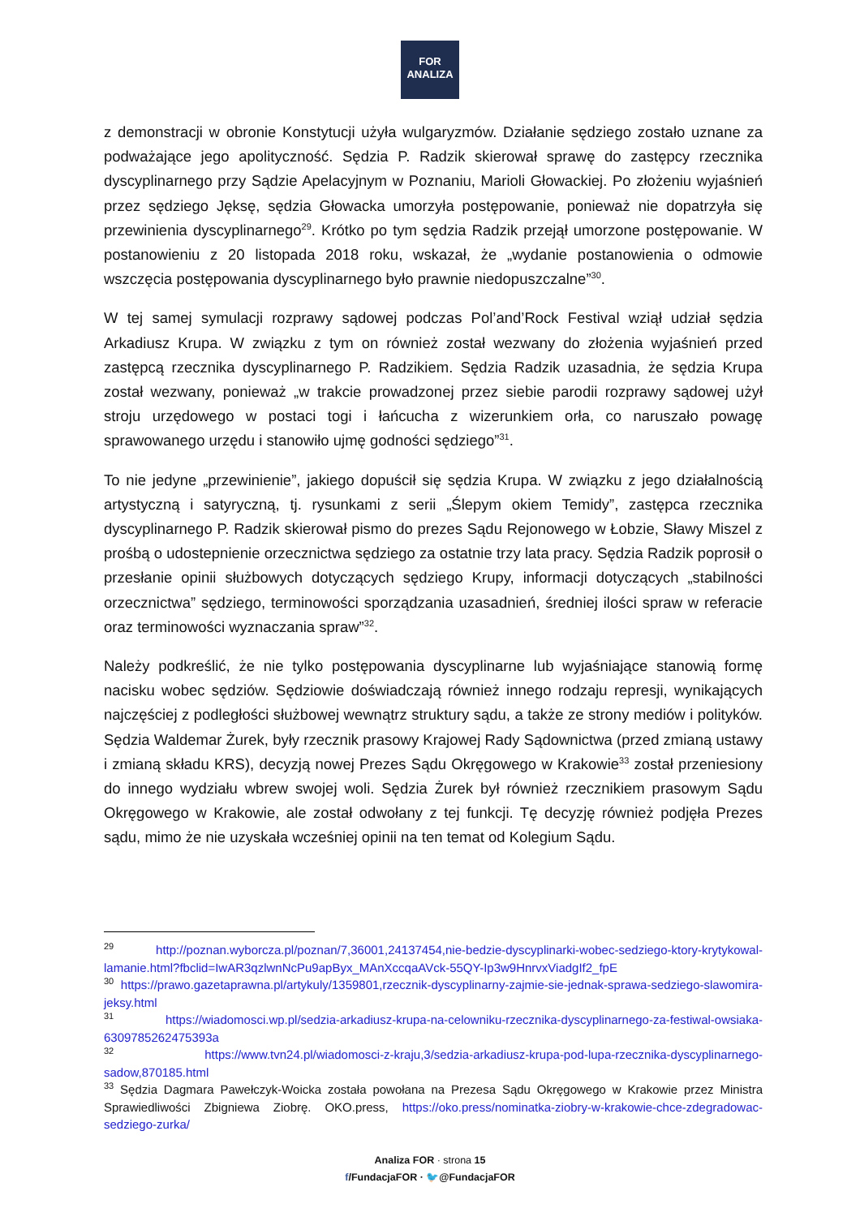FOR
ANALIZA
z demonstracji w obronie Konstytucji użyła wulgaryzmów. Działanie sędziego zostało uznane za podważające jego apolityczność. Sędzia P. Radzik skierował sprawę do zastępcy rzecznika dyscyplinarnego przy Sądzie Apelacyjnym w Poznaniu, Marioli Głowackiej. Po złożeniu wyjaśnień przez sędziego Jęksę, sędzia Głowacka umorzyła postępowanie, ponieważ nie dopatrzyła się przewinienia dyscyplinarnego<sup>29</sup>. Krótko po tym sędzia Radzik przejął umorzone postępowanie. W postanowieniu z 20 listopada 2018 roku, wskazał, że „wydanie postanowienia o odmowie wszczęcia postępowania dyscyplinarnego było prawnie niedopuszczalne”<sup>30</sup>.
W tej samej symulacji rozprawy sądowej podczas Pol’and’Rock Festival wziął udział sędzia Arkadiusz Krupa. W związku z tym on również został wezwany do złożenia wyjaśnień przed zastępcą rzecznika dyscyplinarnego P. Radzikiem. Sędzia Radzik uzasadnia, że sędzia Krupa został wezwany, ponieważ „w trakcie prowadzonej przez siebie parodii rozprawy sądowej użył stroju urzędowego w postaci togi i łańcucha z wizerunkiem orła, co naruszało powagę sprawowanego urzędu i stanowiło ujmę godności sędziego”<sup>31</sup>.
To nie jedyne „przewinienie”, jakiego dopuścił się sędzia Krupa. W związku z jego działalnością artystyczną i satyryczną, tj. rysunkami z serii „Ślepym okiem Temidy”, zastępca rzecznika dyscyplinarnego P. Radzik skierował pismo do prezes Sądu Rejonowego w Łobzie, Sławy Miszel z prośbą o udostepnienie orzecznictwa sędziego za ostatnie trzy lata pracy. Sędzia Radzik poprosił o przesłanie opinii służbowych dotyczących sędziego Krupy, informacji dotyczących „stabilności orzecznictwa” sędziego, terminowości sporządzania uzasadnień, średniej ilości spraw w referacie oraz terminowości wyznaczania spraw”<sup>32</sup>.
Należy podkreślić, że nie tylko postępowania dyscyplinarne lub wyjaśniające stanowią formę nacisku wobec sędziów. Sędziowie doświadczają również innego rodzaju represji, wynikających najczęściej z podległości służbowej wewnątrz struktury sądu, a także ze strony mediów i polityków. Sędzia Waldemar Żurek, były rzecznik prasowy Krajowej Rady Sądownictwa (przed zmianą ustawy i zmianą składu KRS), decyzją nowej Prezes Sądu Okręgowego w Krakowie<sup>33</sup> został przeniesiony do innego wydziału wbrew swojej woli. Sędzia Żurek był również rzecznikiem prasowym Sądu Okręgowego w Krakowie, ale został odwołany z tej funkcji. Tę decyzję również podjęła Prezes sądu, mimo że nie uzyskała wcześniej opinii na ten temat od Kolegium Sądu.
<sup>29</sup> http://poznan.wyborcza.pl/poznan/7,36001,24137454,nie-bedzie-dyscyplinarki-wobec-sedziego-ktory-krytykowal-lamanie.html?fbclid=IwAR3qzlwnNcPu9apByx_MAnXccqaAVck-55QY-Ip3w9HnrvxViadgIf2_fpE
<sup>30</sup> https://prawo.gazetaprawna.pl/artykuly/1359801,rzecznik-dyscyplinarny-zajmie-sie-jednak-sprawa-sedziego-slawomira-jeksy.html
<sup>31</sup> https://wiadomosci.wp.pl/sedzia-arkadiusz-krupa-na-celowniku-rzecznika-dyscyplinarnego-za-festiwal-owsiaka-6309785262475393a
<sup>32</sup> https://www.tvn24.pl/wiadomosci-z-kraju,3/sedzia-arkadiusz-krupa-pod-lupa-rzecznika-dyscyplinarnego-sadow,870185.html
<sup>33</sup> Sędzia Dagmara Pawełczyk-Woicka została powołana na Prezesa Sądu Okręgowego w Krakowie przez Ministra Sprawiedliwości Zbigniewa Ziobrę. OKO.press, https://oko.press/nominatka-ziobry-w-krakowie-chce-zdegradowac-sedziego-zurka/
Analiza FOR · strona 15
f/FundacjaFOR · 🐦@FundacjaFOR